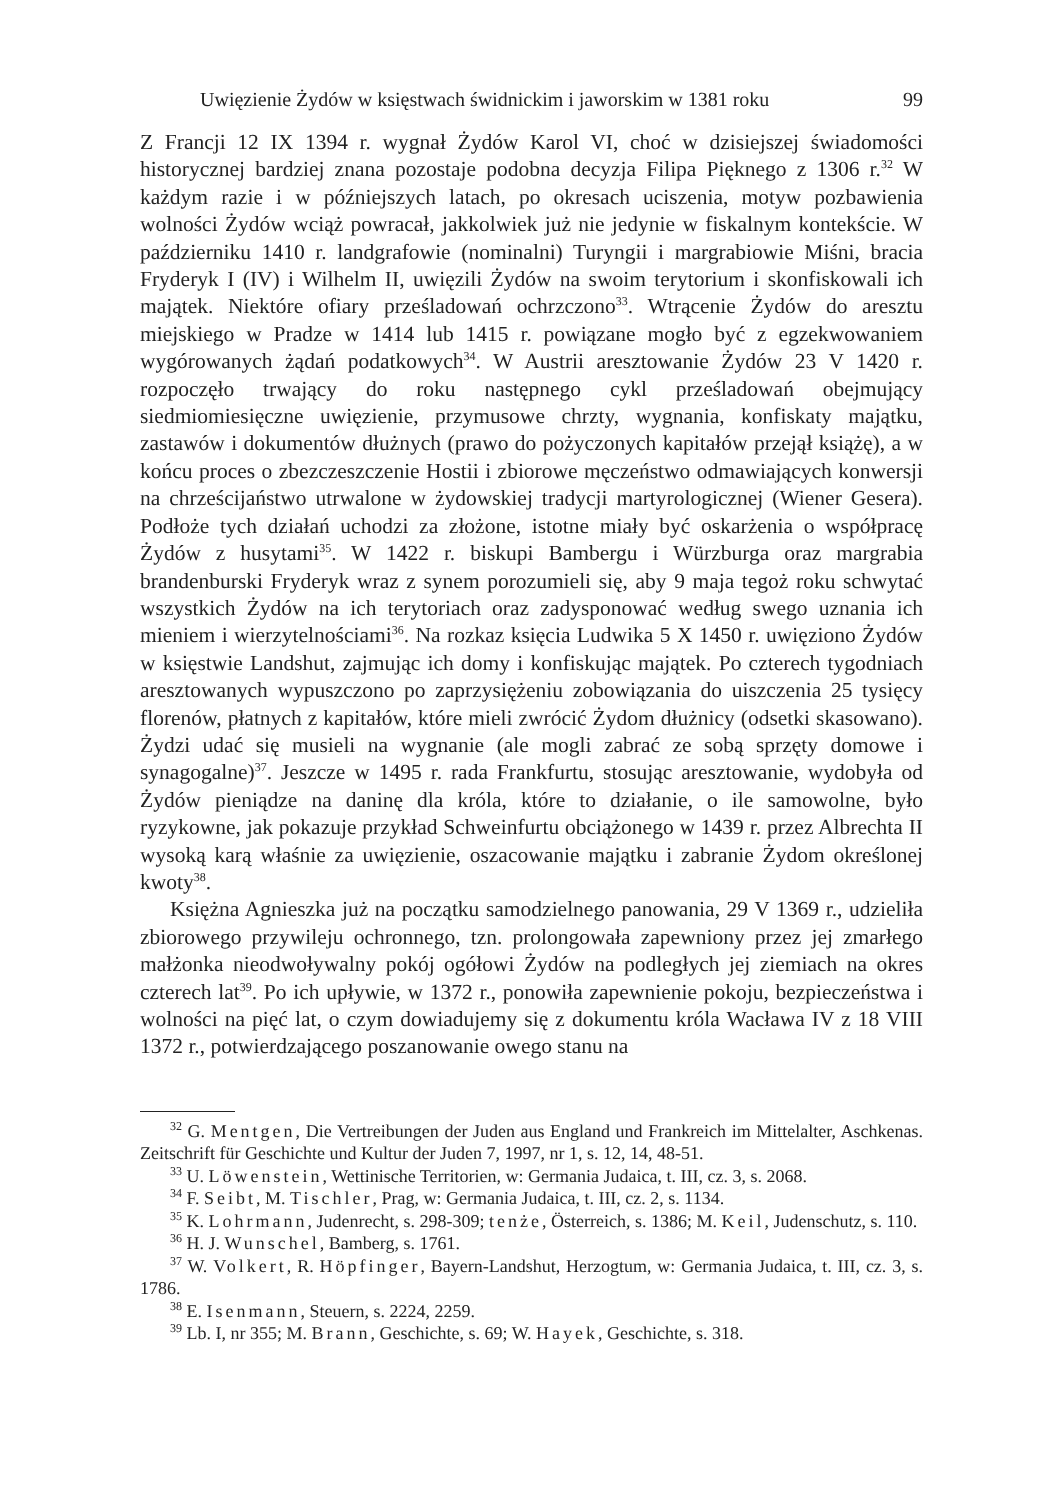Uwięzienie Żydów w księstwach świdnickim i jaworskim w 1381 roku 99
Z Francji 12 IX 1394 r. wygnał Żydów Karol VI, choć w dzisiejszej świadomości historycznej bardziej znana pozostaje podobna decyzja Filipa Pięknego z 1306 r.<sup>32</sup> W każdym razie i w późniejszych latach, po okresach uciszenia, motyw pozbawienia wolności Żydów wciąż powracał, jakkolwiek już nie jedynie w fiskalnym kontekście. W październiku 1410 r. landgrafowie (nominalni) Turyngii i margrabiowie Miśni, bracia Fryderyk I (IV) i Wilhelm II, uwięzili Żydów na swoim terytorium i skonfiskowali ich majątek. Niektóre ofiary prześladowań ochrzczono<sup>33</sup>. Wtrącenie Żydów do aresztu miejskiego w Pradze w 1414 lub 1415 r. powiązane mogło być z egzekwowaniem wygórowanych żądań podatkowych<sup>34</sup>. W Austrii aresztowanie Żydów 23 V 1420 r. rozpoczęło trwający do roku następnego cykl prześladowań obejmujący siedmiomiesięczne uwięzienie, przymusowe chrzty, wygnania, konfiskaty majątku, zastawów i dokumentów dłużnych (prawo do pożyczonych kapitałów przejął książę), a w końcu proces o zbezczeszczenie Hostii i zbiorowe męczeństwo odmawiających konwersji na chrześcijaństwo utrwalone w żydowskiej tradycji martyrologicznej (Wiener Gesera). Podłoże tych działań uchodzi za złożone, istotne miały być oskarżenia o współpracę Żydów z husytami<sup>35</sup>. W 1422 r. biskupi Bambergu i Würzburga oraz margrabia brandenburski Fryderyk wraz z synem porozumieli się, aby 9 maja tegoż roku schwytać wszystkich Żydów na ich terytoriach oraz zadysponować według swego uznania ich mieniem i wierzytelnościami<sup>36</sup>. Na rozkaz księcia Ludwika 5 X 1450 r. uwięziono Żydów w księstwie Landshut, zajmując ich domy i konfiskując majątek. Po czterech tygodniach aresztowanych wypuszczono po zaprzysiężeniu zobowiązania do uiszczenia 25 tysięcy florenów, płatnych z kapitałów, które mieli zwrócić Żydom dłużnicy (odsetki skasowano). Żydzi udać się musieli na wygnanie (ale mogli zabrać ze sobą sprzęty domowe i synagogalne)<sup>37</sup>. Jeszcze w 1495 r. rada Frankfurtu, stosując aresztowanie, wydobyła od Żydów pieniądze na daninę dla króla, które to działanie, o ile samowolne, było ryzykowne, jak pokazuje przykład Schweinfurtu obciążonego w 1439 r. przez Albrechta II wysoką karą właśnie za uwięzienie, oszacowanie majątku i zabranie Żydom określonej kwoty<sup>38</sup>.
Księżna Agnieszka już na początku samodzielnego panowania, 29 V 1369 r., udzieliła zbiorowego przywileju ochronnego, tzn. prolongowała zapewniony przez jej zmarłego małżonka nieodwoływalny pokój ogółowi Żydów na podległych jej ziemiach na okres czterech lat<sup>39</sup>. Po ich upływie, w 1372 r., ponowiła zapewnienie pokoju, bezpieczeństwa i wolności na pięć lat, o czym dowiadujemy się z dokumentu króla Wacława IV z 18 VIII 1372 r., potwierdzającego poszanowanie owego stanu na
<sup>32</sup> G. Mentgen, Die Vertreibungen der Juden aus England und Frankreich im Mittelalter, Aschkenas. Zeitschrift für Geschichte und Kultur der Juden 7, 1997, nr 1, s. 12, 14, 48-51.
<sup>33</sup> U. Löwenstein, Wettinische Territorien, w: Germania Judaica, t. III, cz. 3, s. 2068.
<sup>34</sup> F. Seibt, M. Tischler, Prag, w: Germania Judaica, t. III, cz. 2, s. 1134.
<sup>35</sup> K. Lohrmann, Judenrecht, s. 298-309; tenże, Österreich, s. 1386; M. Keil, Judenschutz, s. 110.
<sup>36</sup> H. J. Wunschel, Bamberg, s. 1761.
<sup>37</sup> W. Volkert, R. Höpfinger, Bayern-Landshut, Herzogtum, w: Germania Judaica, t. III, cz. 3, s. 1786.
<sup>38</sup> E. Isenmann, Steuern, s. 2224, 2259.
<sup>39</sup> Lb. I, nr 355; M. Brann, Geschichte, s. 69; W. Hayek, Geschichte, s. 318.